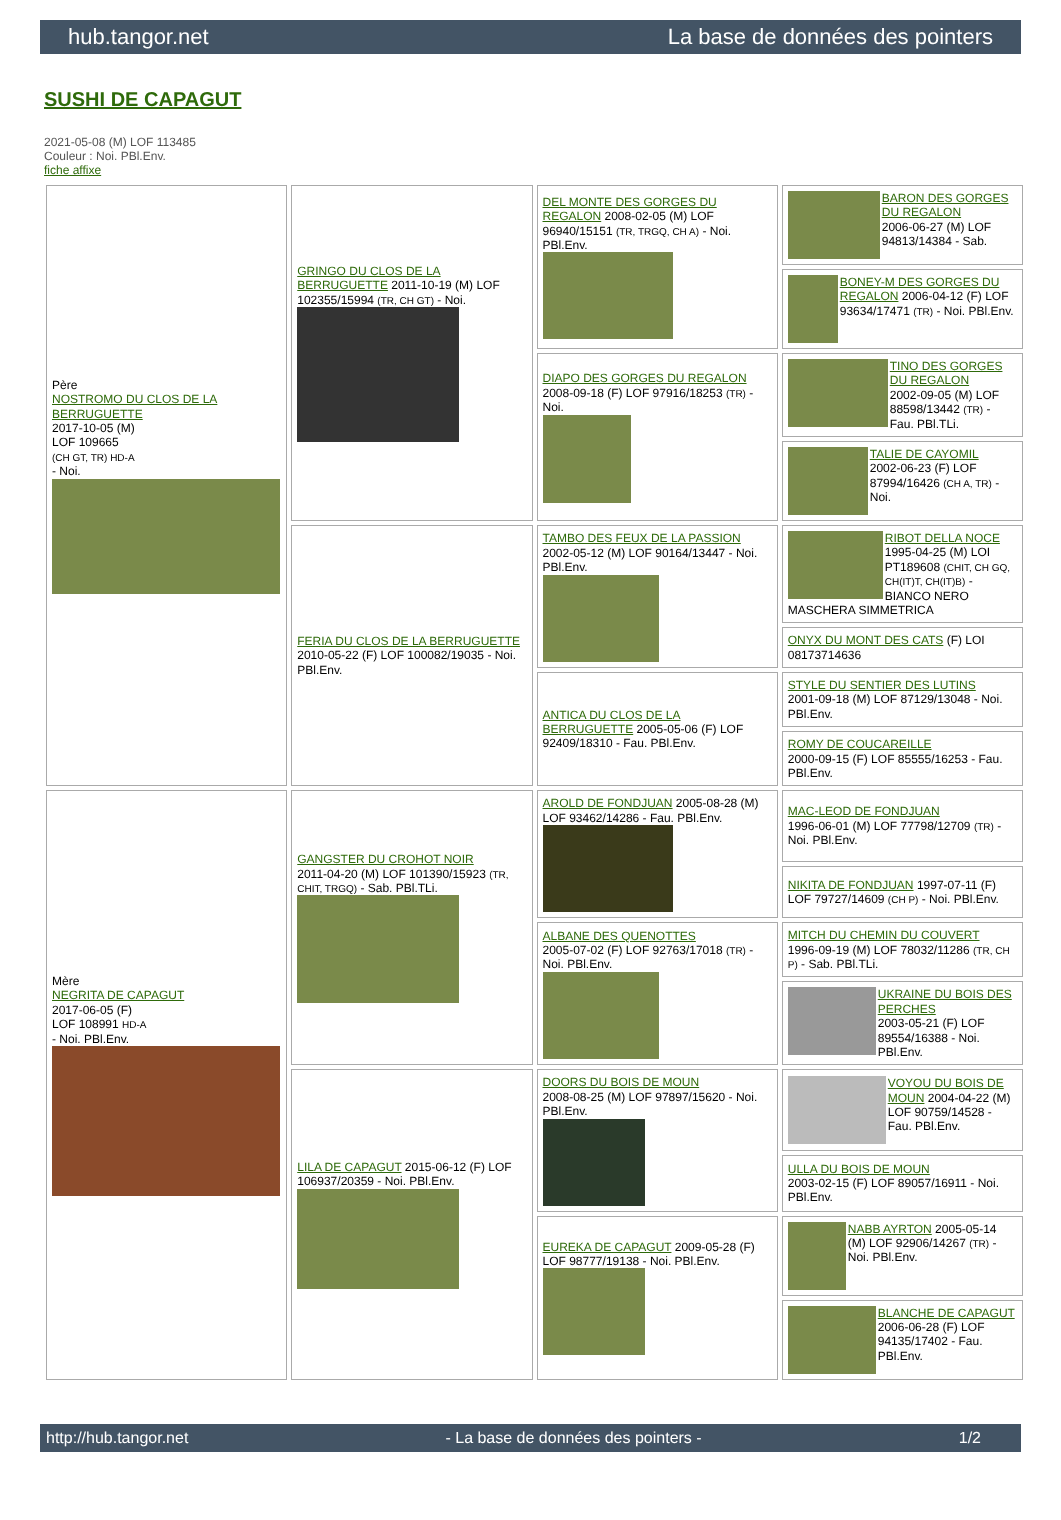hub.tangor.net La base de données des pointers
SUSHI DE CAPAGUT
2021-05-08 (M) LOF 113485
Couleur : Noi. PBl.Env.
fiche affixe
| Père NOSTROMO DU CLOS DE LA BERRUGUETTE 2017-10-05 (M) LOF 109665 (CH GT, TR) HD-A - Noi. | GRINGO DU CLOS DE LA BERRUGUETTE 2011-10-19 (M) LOF 102355/15994 (TR, CH GT) - Noi. | DEL MONTE DES GORGES DU REGALON 2008-02-05 (M) LOF 96940/15151 (TR, TRGQ, CH A) - Noi. PBl.Env. | BARON DES GORGES DU REGALON 2006-06-27 (M) LOF 94813/14384 - Sab. |
| | | | BONEY-M DES GORGES DU REGALON 2006-04-12 (F) LOF 93634/17471 (TR) - Noi. PBl.Env. |
| | | DIAPO DES GORGES DU REGALON 2008-09-18 (F) LOF 97916/18253 (TR) - Noi. | TINO DES GORGES DU REGALON 2002-09-05 (M) LOF 88598/13442 (TR) - Fau. PBl.TLi. |
| | | | TALIE DE CAYOMIL 2002-06-23 (F) LOF 87994/16426 (CH A, TR) - Noi. |
| | FERIA DU CLOS DE LA BERRUGUETTE 2010-05-22 (F) LOF 100082/19035 - Noi. PBl.Env. | TAMBO DES FEUX DE LA PASSION 2002-05-12 (M) LOF 90164/13447 - Noi. PBl.Env. | RIBOT DELLA NOCE 1995-04-25 (M) LOI PT189608 (CHIT, CH GQ, CH(IT)T, CH(IT)B) - BIANCO NERO MASCHERA SIMMETRICA |
| | | | ONYX DU MONT DES CATS (F) LOI 08173714636 |
| | | ANTICA DU CLOS DE LA BERRUGUETTE 2005-05-06 (F) LOF 92409/18310 - Fau. PBl.Env. | STYLE DU SENTIER DES LUTINS 2001-09-18 (M) LOF 87129/13048 - Noi. PBl.Env. |
| | | | ROMY DE COUCAREILLE 2000-09-15 (F) LOF 85555/16253 - Fau. PBl.Env. |
| Mère NEGRITA DE CAPAGUT 2017-06-05 (F) LOF 108991 HD-A - Noi. PBl.Env. | GANGSTER DU CROHOT NOIR 2011-04-20 (M) LOF 101390/15923 (TR, CHIT, TRGQ) - Sab. PBl.TLi. | AROLD DE FONDJUAN 2005-08-28 (M) LOF 93462/14286 - Fau. PBl.Env. | MAC-LEOD DE FONDJUAN 1996-06-01 (M) LOF 77798/12709 (TR) - Noi. PBl.Env. |
| | | | NIKITA DE FONDJUAN 1997-07-11 (F) LOF 79727/14609 (CH P) - Noi. PBl.Env. |
| | | ALBANE DES QUENOTTES 2005-07-02 (F) LOF 92763/17018 (TR) - Noi. PBl.Env. | MITCH DU CHEMIN DU COUVERT 1996-09-19 (M) LOF 78032/11286 (TR, CH P) - Sab. PBl.TLi. |
| | | | UKRAINE DU BOIS DES PERCHES 2003-05-21 (F) LOF 89554/16388 - Noi. PBl.Env. |
| | LILA DE CAPAGUT 2015-06-12 (F) LOF 106937/20359 - Noi. PBl.Env. | DOORS DU BOIS DE MOUN 2008-08-25 (M) LOF 97897/15620 - Noi. PBl.Env. | VOYOU DU BOIS DE MOUN 2004-04-22 (M) LOF 90759/14528 - Fau. PBl.Env. |
| | | | ULLA DU BOIS DE MOUN 2003-02-15 (F) LOF 89057/16911 - Noi. PBl.Env. |
| | | EUREKA DE CAPAGUT 2009-05-28 (F) LOF 98777/19138 - Noi. PBl.Env. | NABB AYRTON 2005-05-14 (M) LOF 92906/14267 (TR) - Noi. PBl.Env. |
| | | | BLANCHE DE CAPAGUT 2006-06-28 (F) LOF 94135/17402 - Fau. PBl.Env. |
http://hub.tangor.net - La base de données des pointers - 1/2